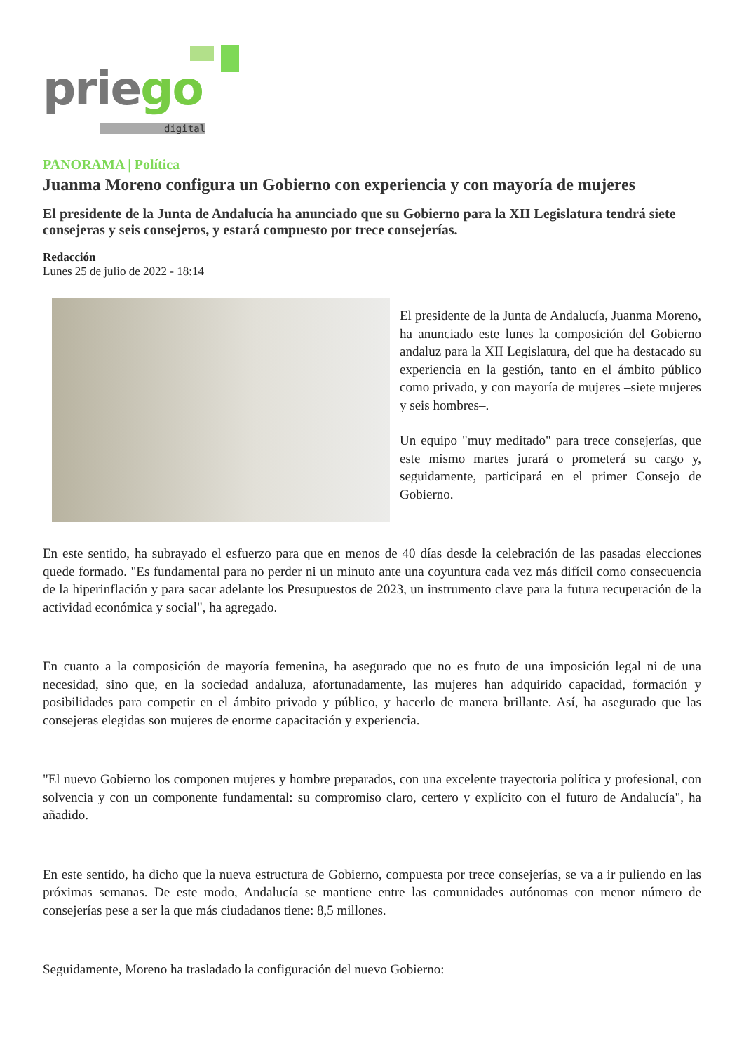priego
digital
PANORAMA | Política
Juanma Moreno configura un Gobierno con experiencia y con mayoría de mujeres
El presidente de la Junta de Andalucía ha anunciado que su Gobierno para la XII Legislatura tendrá siete consejeras y seis consejeros, y estará compuesto por trece consejerías.
Redacción
Lunes 25 de julio de 2022 - 18:14
El presidente de la Junta de Andalucía, Juanma Moreno, ha anunciado este lunes la composición del Gobierno andaluz para la XII Legislatura, del que ha destacado su experiencia en la gestión, tanto en el ámbito público como privado, y con mayoría de mujeres –siete mujeres y seis hombres–.
Un equipo "muy meditado" para trece consejerías, que este mismo martes jurará o prometerá su cargo y, seguidamente, participará en el primer Consejo de Gobierno.
En este sentido, ha subrayado el esfuerzo para que en menos de 40 días desde la celebración de las pasadas elecciones quede formado. "Es fundamental para no perder ni un minuto ante una coyuntura cada vez más difícil como consecuencia de la hiperinflación y para sacar adelante los Presupuestos de 2023, un instrumento clave para la futura recuperación de la actividad económica y social", ha agregado.
En cuanto a la composición de mayoría femenina, ha asegurado que no es fruto de una imposición legal ni de una necesidad, sino que, en la sociedad andaluza, afortunadamente, las mujeres han adquirido capacidad, formación y posibilidades para competir en el ámbito privado y público, y hacerlo de manera brillante. Así, ha asegurado que las consejeras elegidas son mujeres de enorme capacitación y experiencia.
"El nuevo Gobierno los componen mujeres y hombre preparados, con una excelente trayectoria política y profesional, con solvencia y con un componente fundamental: su compromiso claro, certero y explícito con el futuro de Andalucía", ha añadido.
En este sentido, ha dicho que la nueva estructura de Gobierno, compuesta por trece consejerías, se va a ir puliendo en las próximas semanas. De este modo, Andalucía se mantiene entre las comunidades autónomas con menor número de consejerías pese a ser la que más ciudadanos tiene: 8,5 millones.
Seguidamente, Moreno ha trasladado la configuración del nuevo Gobierno: